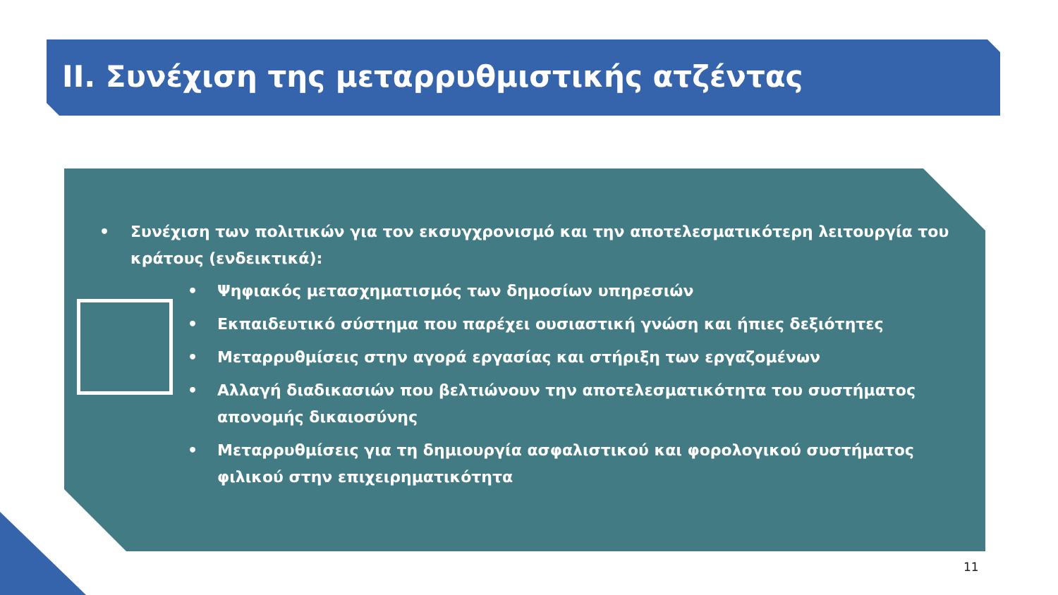II. Συνέχιση της μεταρρυθμιστικής ατζέντας
• Συνέχιση των πολιτικών για τον εκσυγχρονισμό και την αποτελεσματικότερη λειτουργία του κράτους (ενδεικτικά):
• Ψηφιακός μετασχηματισμός των δημοσίων υπηρεσιών
• Εκπαιδευτικό σύστημα που παρέχει ουσιαστική γνώση και ήπιες δεξιότητες
• Μεταρρυθμίσεις στην αγορά εργασίας και στήριξη των εργαζομένων
• Αλλαγή διαδικασιών που βελτιώνουν την αποτελεσματικότητα του συστήματος απονομής δικαιοσύνης
• Μεταρρυθμίσεις για τη δημιουργία ασφαλιστικού και φορολογικού συστήματος φιλικού στην επιχειρηματικότητα
11